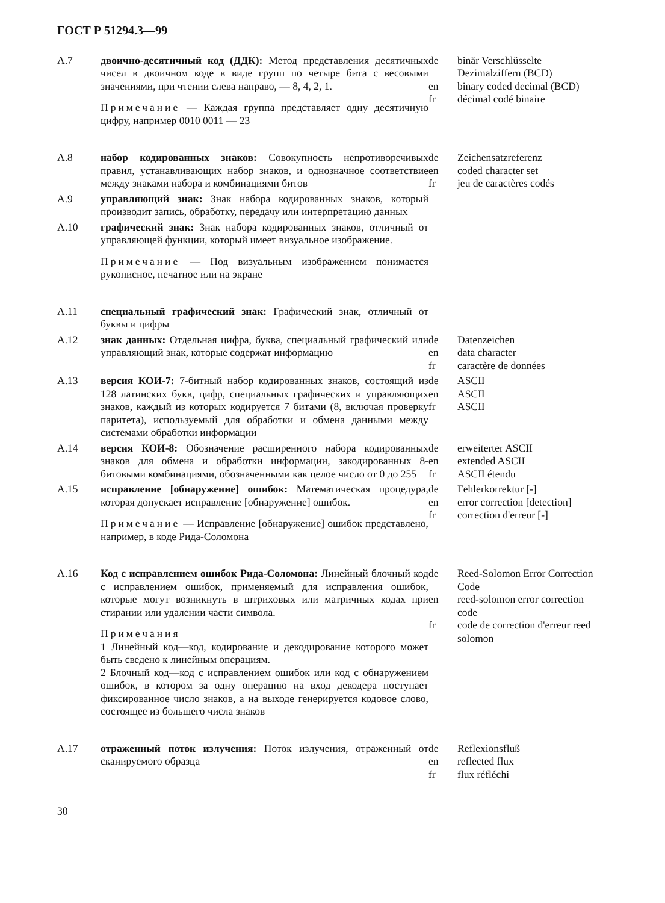ГОСТ Р 51294.3—99
А.7
двоично-десятичный код (ДДК): Метод представления десятичных чисел в двоичном коде в виде групп по четыре бита с весовыми значениями, при чтении слева направо, — 8, 4, 2, 1.
Примечание — Каждая группа представляет одну десятичную цифру, например 0010 0011 — 23
de
en
fr
binär Verschlüsselte Dezimalziffern (BCD)
binary coded decimal (BCD)
décimal codé binaire
А.8
набор кодированных знаков: Совокупность непротиворечивых правил, устанавливающих набор знаков, и однозначное соответствие между знаками набора и комбинациями битов
de
en
fr
Zeichensatzreferenz
coded character set
jeu de caractères codés
А.9
управляющий знак: Знак набора кодированных знаков, который производит запись, обработку, передачу или интерпретацию данных
А.10
графический знак: Знак набора кодированных знаков, отличный от управляющей функции, который имеет визуальное изображение.
Примечание — Под визуальным изображением понимается рукописное, печатное или на экране
А.11
специальный графический знак: Графический знак, отличный от буквы и цифры
А.12
знак данных: Отдельная цифра, буква, специальный графический или управляющий знак, которые содержат информацию
de
en
fr
Datenzeichen
data character
caractère de données
А.13
версия КОИ-7: 7-битный набор кодированных знаков, состоящий из 128 латинских букв, цифр, специальных графических и управляющих знаков, каждый из которых кодируется 7 битами (8, включая проверку паритета), используемый для обработки и обмена данными между системами обработки информации
de
en
fr
ASCII
ASCII
ASCII
А.14
версия КОИ-8: Обозначение расширенного набора кодированных знаков для обмена и обработки информации, закодированных 8-битовыми комбинациями, обозначенными как целое число от 0 до 255
de
en
fr
erweiterter ASCII
extended ASCII
ASCII étendu
А.15
исправление [обнаружение] ошибок: Математическая процедура, которая допускает исправление [обнаружение] ошибок.
Примечание — Исправление [обнаружение] ошибок представлено, например, в коде Рида-Соломона
de
en
fr
Fehlerkorrektur [-]
error correction [detection]
correction d'erreur [-]
А.16
Код с исправлением ошибок Рида-Соломона: Линейный блочный код с исправлением ошибок, применяемый для исправления ошибок, которые могут возникнуть в штриховых или матричных кодах при стирании или удалении части символа.
Примечания
1 Линейный код—код, кодирование и декодирование которого может быть сведено к линейным операциям.
2 Блочный код—код с исправлением ошибок или код с обнаружением ошибок, в котором за одну операцию на вход декодера поступает фиксированное число знаков, а на выходе генерируется кодовое слово, состоящее из большего числа знаков
de
en
fr
Reed-Solomon Error Correction Code
reed-solomon error correction code
code de correction d'erreur reed solomon
А.17
отраженный поток излучения: Поток излучения, отраженный от сканируемого образца
de
en
fr
Reflexionsfluß
reflected flux
flux réfléchi
30